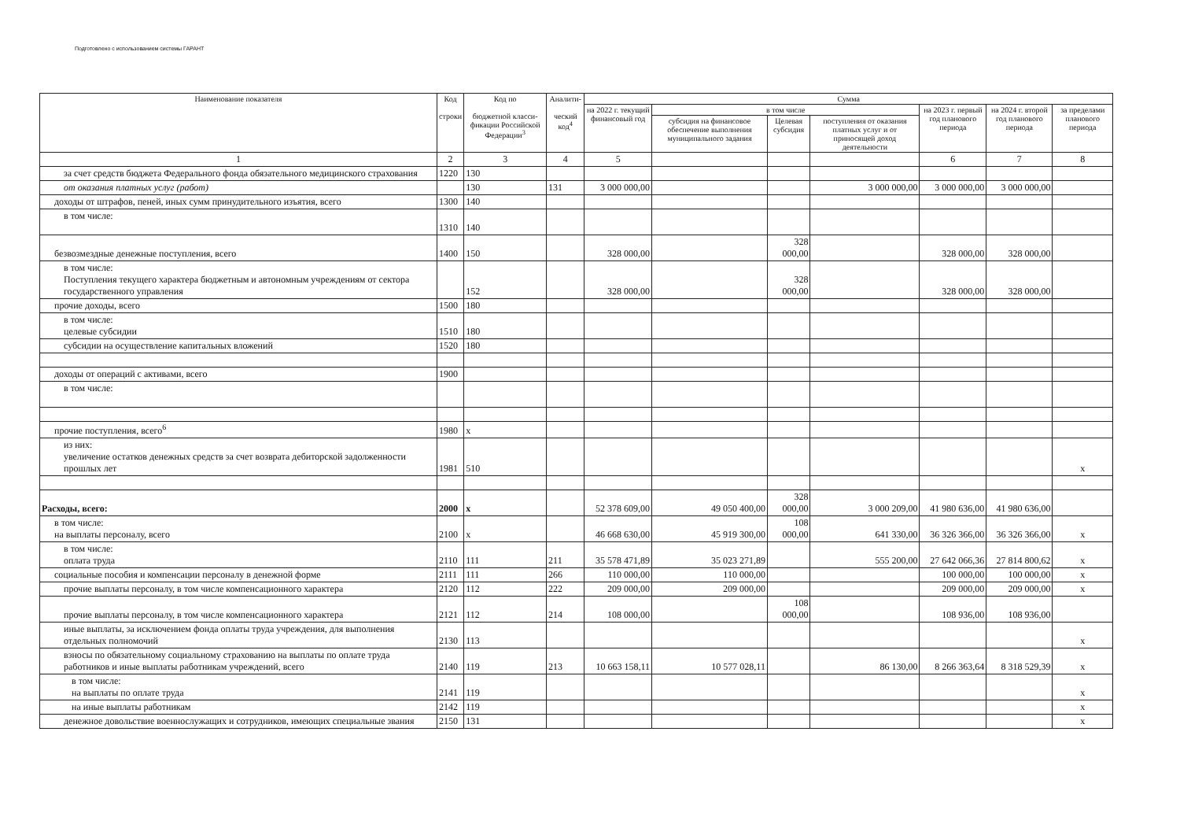Подготовлено с использованием системы ГАРАНТ
| Наименование показателя | Код строки | Код по бюджетной класси-фикации Российской Федерации<sup>3</sup> | Аналити- ческий код<sup>4</sup> | Сумма | | | | | | |
| --- | --- | --- | --- | --- | --- | --- | --- | --- | --- | --- |
| | | | | на 2022 г. текущий финансовый год | в том числе | | | на 2023 г. первый год планового периода | на 2024 г. второй год планового периода | за пределами планового периода |
| | | | | | субсидия на финансовое обеспечение выполнения муниципального задания | Целевая субсидия | поступления от оказания платных услуг и от приносящей доход деятельности | | | |
| 1 | 2 | 3 | 4 | 5 | | | | 6 | 7 | 8 |
| за счет средств бюджета Федерального фонда обязательного медицинского страхования | 1220 | 130 | | | | | | | | |
| от оказания платных услуг (работ) | | 130 | 131 | 3 000 000,00 | | | 3 000 000,00 | 3 000 000,00 | 3 000 000,00 | |
| доходы от штрафов, пеней, иных сумм принудительного изъятия, всего | 1300 | 140 | | | | | | | | |
| в том числе: | 1310 | 140 | | | | | | | | |
| безвозмездные денежные поступления, всего | 1400 | 150 | | 328 000,00 | | 328 000,00 | | 328 000,00 | 328 000,00 | |
| в том числе: Поступления текущего характера бюджетным и автономным учреждениям от сектора государственного управления | | 152 | | 328 000,00 | | 328 000,00 | | 328 000,00 | 328 000,00 | |
| прочие доходы, всего | 1500 | 180 | | | | | | | | |
| в том числе: целевые субсидии | 1510 | 180 | | | | | | | | |
| субсидии на осуществление капитальных вложений | 1520 | 180 | | | | | | | | |
| доходы от операций с активами, всего | 1900 | | | | | | | | | |
| в том числе: | | | | | | | | | | |
| прочие поступления, всего<sup>6</sup> | 1980 | x | | | | | | | | |
| из них: увеличение остатков денежных средств за счет возврата дебиторской задолженности прошлых лет | 1981 | 510 | | | | | | | | x |
| Расходы, всего: | 2000 | x | | 52 378 609,00 | 49 050 400,00 | 328 000,00 | 3 000 209,00 | 41 980 636,00 | 41 980 636,00 | |
| в том числе: на выплаты персоналу, всего | 2100 | x | | 46 668 630,00 | 45 919 300,00 | 108 000,00 | 641 330,00 | 36 326 366,00 | 36 326 366,00 | x |
| в том числе: оплата труда | 2110 | 111 | 211 | 35 578 471,89 | 35 023 271,89 | | 555 200,00 | 27 642 066,36 | 27 814 800,62 | x |
| социальные пособия и компенсации персоналу в денежной форме | 2111 | 111 | 266 | 110 000,00 | 110 000,00 | | | 100 000,00 | 100 000,00 | x |
| прочие выплаты персоналу, в том числе компенсационного характера | 2120 | 112 | 222 | 209 000,00 | 209 000,00 | | | 209 000,00 | 209 000,00 | x |
| прочие выплаты персоналу, в том числе компенсационного характера | 2121 | 112 | 214 | 108 000,00 | | 108 000,00 | | 108 936,00 | 108 936,00 | |
| иные выплаты, за исключением фонда оплаты труда учреждения, для выполнения отдельных полномочий | 2130 | 113 | | | | | | | | x |
| взносы по обязательному социальному страхованию на выплаты по оплате труда работников и иные выплаты работникам учреждений, всего | 2140 | 119 | 213 | 10 663 158,11 | 10 577 028,11 | | 86 130,00 | 8 266 363,64 | 8 318 529,39 | x |
| в том числе: на выплаты по оплате труда | 2141 | 119 | | | | | | | | x |
| на иные выплаты работникам | 2142 | 119 | | | | | | | | x |
| денежное довольствие военнослужащих и сотрудников, имеющих специальные звания | 2150 | 131 | | | | | | | | x |